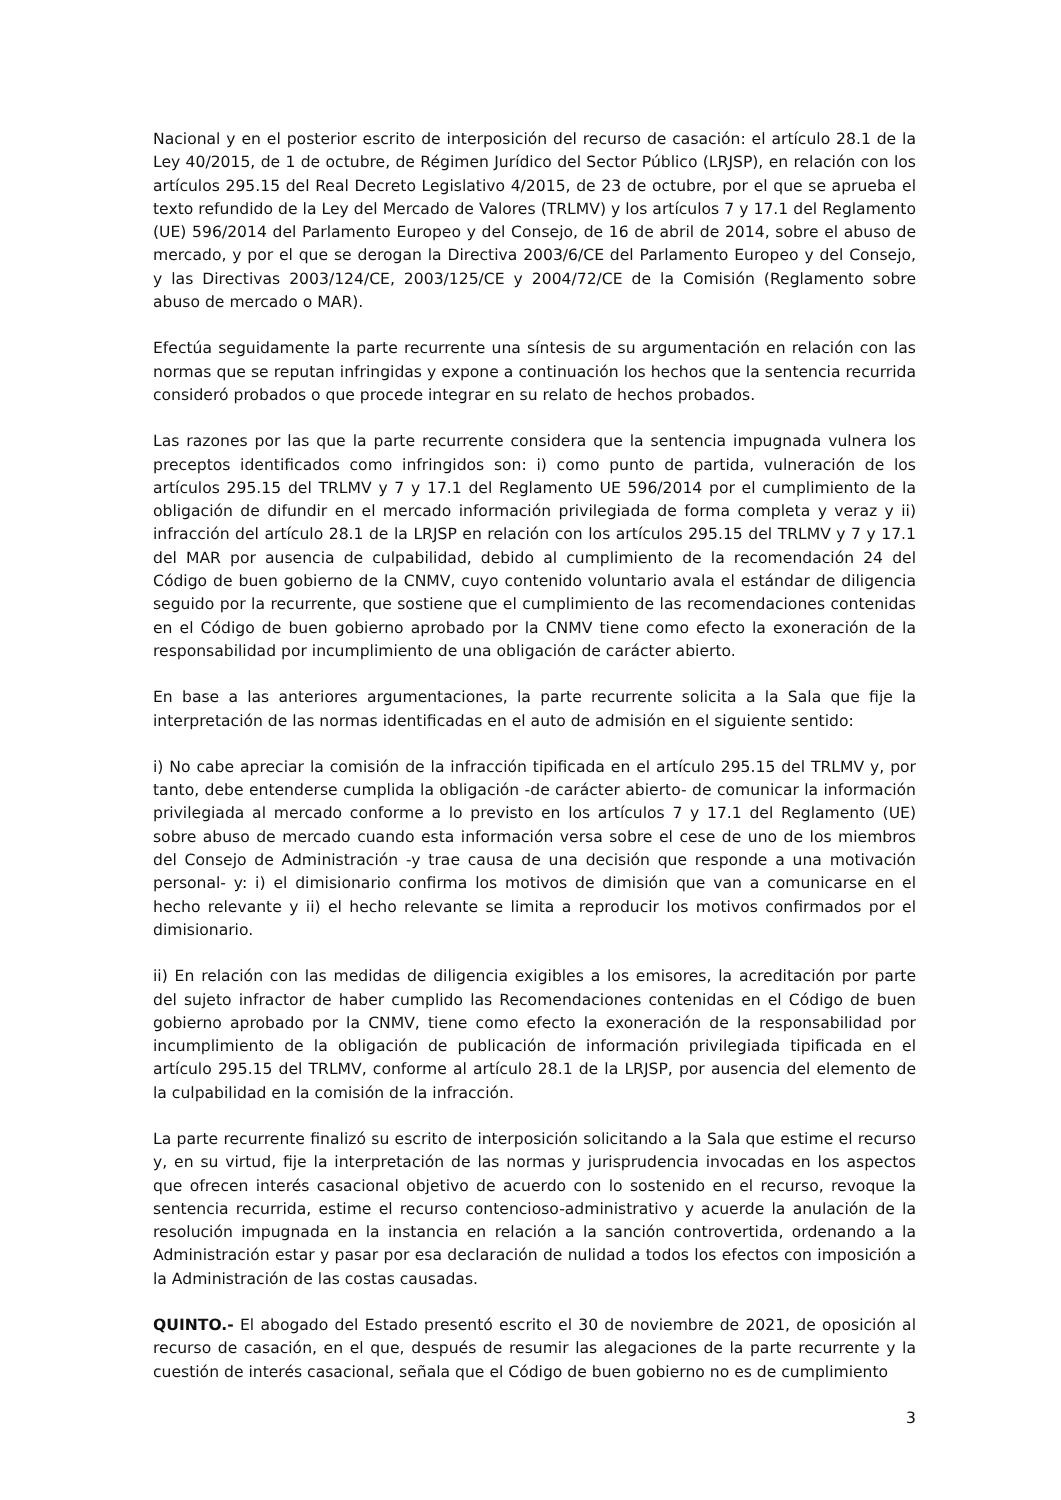Nacional y en el posterior escrito de interposición del recurso de casación: el artículo 28.1 de la Ley 40/2015, de 1 de octubre, de Régimen Jurídico del Sector Público (LRJSP), en relación con los artículos 295.15 del Real Decreto Legislativo 4/2015, de 23 de octubre, por el que se aprueba el texto refundido de la Ley del Mercado de Valores (TRLMV) y los artículos 7 y 17.1 del Reglamento (UE) 596/2014 del Parlamento Europeo y del Consejo, de 16 de abril de 2014, sobre el abuso de mercado, y por el que se derogan la Directiva 2003/6/CE del Parlamento Europeo y del Consejo, y las Directivas 2003/124/CE, 2003/125/CE y 2004/72/CE de la Comisión (Reglamento sobre abuso de mercado o MAR).
Efectúa seguidamente la parte recurrente una síntesis de su argumentación en relación con las normas que se reputan infringidas y expone a continuación los hechos que la sentencia recurrida consideró probados o que procede integrar en su relato de hechos probados.
Las razones por las que la parte recurrente considera que la sentencia impugnada vulnera los preceptos identificados como infringidos son: i) como punto de partida, vulneración de los artículos 295.15 del TRLMV y 7 y 17.1 del Reglamento UE 596/2014 por el cumplimiento de la obligación de difundir en el mercado información privilegiada de forma completa y veraz y ii) infracción del artículo 28.1 de la LRJSP en relación con los artículos 295.15 del TRLMV y 7 y 17.1 del MAR por ausencia de culpabilidad, debido al cumplimiento de la recomendación 24 del Código de buen gobierno de la CNMV, cuyo contenido voluntario avala el estándar de diligencia seguido por la recurrente, que sostiene que el cumplimiento de las recomendaciones contenidas en el Código de buen gobierno aprobado por la CNMV tiene como efecto la exoneración de la responsabilidad por incumplimiento de una obligación de carácter abierto.
En base a las anteriores argumentaciones, la parte recurrente solicita a la Sala que fije la interpretación de las normas identificadas en el auto de admisión en el siguiente sentido:
i) No cabe apreciar la comisión de la infracción tipificada en el artículo 295.15 del TRLMV y, por tanto, debe entenderse cumplida la obligación -de carácter abierto- de comunicar la información privilegiada al mercado conforme a lo previsto en los artículos 7 y 17.1 del Reglamento (UE) sobre abuso de mercado cuando esta información versa sobre el cese de uno de los miembros del Consejo de Administración -y trae causa de una decisión que responde a una motivación personal- y: i) el dimisionario confirma los motivos de dimisión que van a comunicarse en el hecho relevante y ii) el hecho relevante se limita a reproducir los motivos confirmados por el dimisionario.
ii) En relación con las medidas de diligencia exigibles a los emisores, la acreditación por parte del sujeto infractor de haber cumplido las Recomendaciones contenidas en el Código de buen gobierno aprobado por la CNMV, tiene como efecto la exoneración de la responsabilidad por incumplimiento de la obligación de publicación de información privilegiada tipificada en el artículo 295.15 del TRLMV, conforme al artículo 28.1 de la LRJSP, por ausencia del elemento de la culpabilidad en la comisión de la infracción.
La parte recurrente finalizó su escrito de interposición solicitando a la Sala que estime el recurso y, en su virtud, fije la interpretación de las normas y jurisprudencia invocadas en los aspectos que ofrecen interés casacional objetivo de acuerdo con lo sostenido en el recurso, revoque la sentencia recurrida, estime el recurso contencioso-administrativo y acuerde la anulación de la resolución impugnada en la instancia en relación a la sanción controvertida, ordenando a la Administración estar y pasar por esa declaración de nulidad a todos los efectos con imposición a la Administración de las costas causadas.
QUINTO.- El abogado del Estado presentó escrito el 30 de noviembre de 2021, de oposición al recurso de casación, en el que, después de resumir las alegaciones de la parte recurrente y la cuestión de interés casacional, señala que el Código de buen gobierno no es de cumplimiento
3